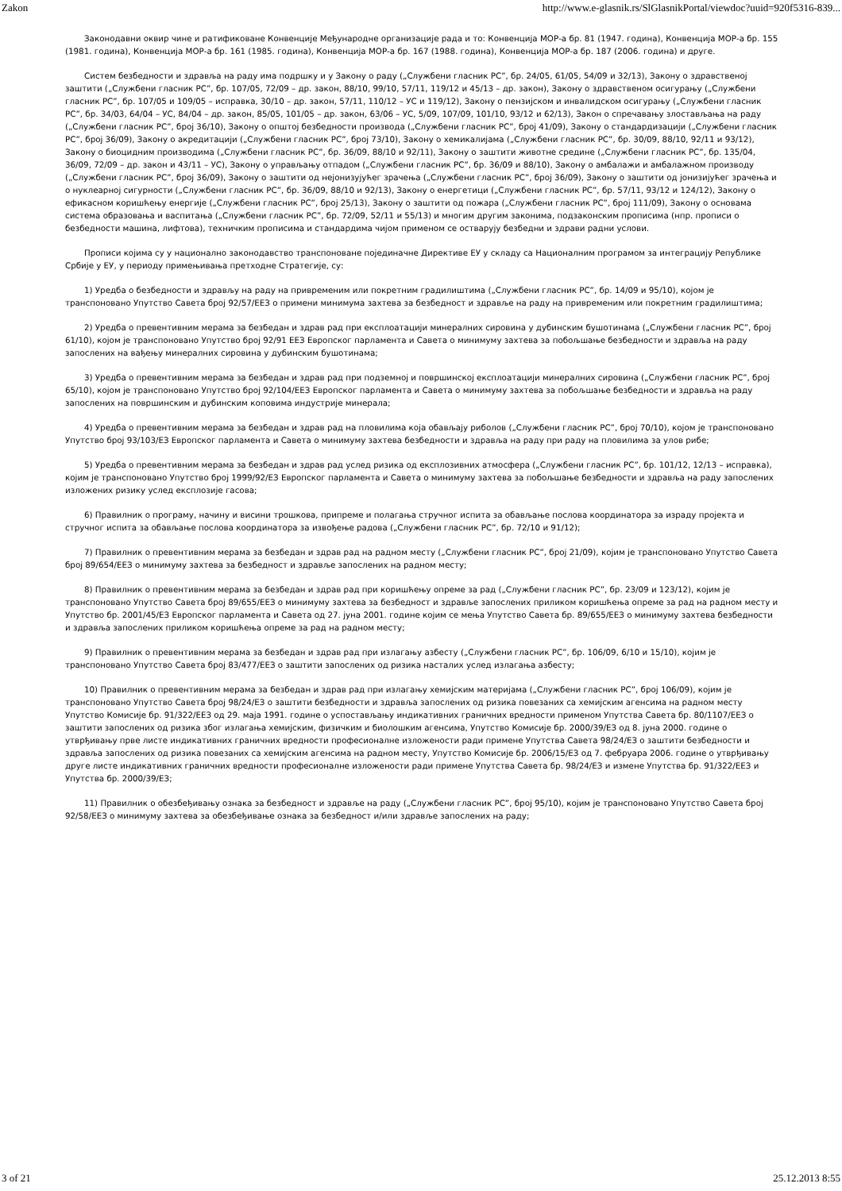Zakon http://www.e-glasnik.rs/SlGlasnikPortal/viewdoc?uuid=920f5316-839...
Законодавни оквир чине и ратификоване Конвенције Међународне организације рада и то: Конвенција МОР-а бр. 81 (1947. година), Конвенција МОР-а бр. 155 (1981. година), Конвенција МОР-а бр. 161 (1985. година), Конвенција МОР-а бр. 167 (1988. година), Конвенција МОР-а бр. 187 (2006. година) и друге.
Систем безбедности и здравља на раду има подршку и у Закону о раду („Службени гласник РС”, бр. 24/05, 61/05, 54/09 и 32/13), Закону о здравственој заштити („Службени гласник РС”, бр. 107/05, 72/09 – др. закон, 88/10, 99/10, 57/11, 119/12 и 45/13 – др. закон), Закону о здравственом осигурању („Службени гласник РС”, бр. 107/05 и 109/05 – исправка, 30/10 – др. закон, 57/11, 110/12 – УС и 119/12), Закону о пензијском и инвалидском осигурању („Службени гласник РС”, бр. 34/03, 64/04 – УС, 84/04 – др. закон, 85/05, 101/05 – др. закон, 63/06 – УС, 5/09, 107/09, 101/10, 93/12 и 62/13), Закон о спречавању злостављања на раду („Службени гласник РС”, број 36/10), Закону о општој безбедности производа („Службени гласник РС”, број 41/09), Закону о стандардизацији („Службени гласник РС”, број 36/09), Закону о акредитацији („Службени гласник РС”, број 73/10), Закону о хемикалијама („Службени гласник РС”, бр. 30/09, 88/10, 92/11 и 93/12), Закону о биоцидним производима („Службени гласник РС”, бр. 36/09, 88/10 и 92/11), Закону о заштити животне средине („Службени гласник РС”, бр. 135/04, 36/09, 72/09 – др. закон и 43/11 – УС), Закону о управљању отпадом („Службени гласник РС”, бр. 36/09 и 88/10), Закону о амбалажи и амбалажном производу („Службени гласник РС”, број 36/09), Закону о заштити од нејонизујућег зрачења („Службени гласник РС”, број 36/09), Закону о заштити од јонизијућег зрачења и о нуклеарној сигурности („Службени гласник РС”, бр. 36/09, 88/10 и 92/13), Закону о енергетици („Службени гласник РС”, бр. 57/11, 93/12 и 124/12), Закону о ефикасном коришћењу енергије („Службени гласник РС”, број 25/13), Закону о заштити од пожара („Службени гласник РС”, број 111/09), Закону о основама система образовања и васпитања („Службени гласник РС”, бр. 72/09, 52/11 и 55/13) и многим другим законима, подзаконским прописима (нпр. прописи о безбедности машина, лифтова), техничким прописима и стандардима чијом применом се остварују безбедни и здрави радни услови.
Прописи којима су у национално законодавство транспоноване појединачне Директиве ЕУ у складу са Националним програмом за интеграцију Републике Србије у ЕУ, у периоду примењивања претходне Стратегије, су:
1) Уредба о безбедности и здрављу на раду на привременим или покретним градилиштима („Службени гласник РС”, бр. 14/09 и 95/10), којом је транспоновано Упутство Савета број 92/57/ЕЕЗ о примени минимума захтева за безбедност и здравље на раду на привременим или покретним градилиштима;
2) Уредба о превентивним мерама за безбедан и здрав рад при експлоатацији минералних сировина у дубинским бушотинама („Службени гласник РС”, број 61/10), којом је транспоновано Упутство број 92/91 ЕЕЗ Европског парламента и Савета о минимуму захтева за побољшање безбедности и здравља на раду запослених на вађењу минералних сировина у дубинским бушотинама;
3) Уредба о превентивним мерама за безбедан и здрав рад при подземној и површинској експлоатацији минералних сировина („Службени гласник РС”, број 65/10), којом је транспоновано Упутство број 92/104/ЕЕЗ Европског парламента и Савета о минимуму захтева за побољшање безбедности и здравља на раду запослених на површинским и дубинским коповима индустрије минерала;
4) Уредба о превентивним мерама за безбедан и здрав рад на пловилима која обављају риболов („Службени гласник РС”, број 70/10), којом је транспоновано Упутство број 93/103/ЕЗ Европског парламента и Савета о минимуму захтева безбедности и здравља на раду при раду на пловилима за улов рибе;
5) Уредба о превентивним мерама за безбедан и здрав рад услед ризика од експлозивних атмосфера („Службени гласник РС”, бр. 101/12, 12/13 – исправка), којим је транспоновано Упутство број 1999/92/ЕЗ Европског парламента и Савета о минимуму захтева за побољшање безбедности и здравља на раду запослених изложених ризику услед експлозије гасова;
6) Правилник о програму, начину и висини трошкова, припреме и полагања стручног испита за обављање послова координатора за израду пројекта и стручног испита за обављање послова координатора за извођење радова („Службени гласник РС”, бр. 72/10 и 91/12);
7) Правилник о превентивним мерама за безбедан и здрав рад на радном месту („Службени гласник РС”, број 21/09), којим је транспоновано Упутство Савета број 89/654/ЕЕЗ о минимуму захтева за безбедност и здравље запослених на радном месту;
8) Правилник о превентивним мерама за безбедан и здрав рад при коришћењу опреме за рад („Службени гласник РС”, бр. 23/09 и 123/12), којим је транспоновано Упутство Савета број 89/655/ЕЕЗ о минимуму захтева за безбедност и здравље запослених приликом коришћења опреме за рад на радном месту и Упутство бр. 2001/45/ЕЗ Европског парламента и Савета од 27. јуна 2001. године којим се мења Упутство Савета бр. 89/655/ЕЕЗ о минимуму захтева безбедности и здравља запослених приликом коришћења опреме за рад на радном месту;
9) Правилник о превентивним мерама за безбедан и здрав рад при излагању азбесту („Службени гласник РС”, бр. 106/09, 6/10 и 15/10), којим је транспоновано Упутство Савета број 83/477/ЕЕЗ о заштити запослених од ризика насталих услед излагања азбесту;
10) Правилник о превентивним мерама за безбедан и здрав рад при излагању хемијским материјама („Службени гласник РС”, број 106/09), којим је транспоновано Упутство Савета број 98/24/ЕЗ о заштити безбедности и здравља запослених од ризика повезаних са хемијским агенсима на радном месту Упутство Комисије бр. 91/322/ЕЕЗ од 29. маја 1991. године о успостављању индикативних граничних вредности применом Упутства Савета бр. 80/1107/ЕЕЗ о заштити запослених од ризика због излагања хемијским, физичким и биолошким агенсима, Упутство Комисије бр. 2000/39/ЕЗ од 8. јуна 2000. године о утврђивању прве листе индикативних граничних вредности професионалне изложености ради примене Упутства Савета 98/24/ЕЗ о заштити безбедности и здравља запослених од ризика повезаних са хемијским агенсима на радном месту, Упутство Комисије бр. 2006/15/ЕЗ од 7. фебруара 2006. године о утврђивању друге листе индикативних граничних вредности професионалне изложености ради примене Упутства Савета бр. 98/24/ЕЗ и измене Упутства бр. 91/322/ЕЕЗ и Упутства бр. 2000/39/ЕЗ;
11) Правилник о обезбеђивању ознака за безбедност и здравље на раду („Службени гласник РС”, број 95/10), којим је транспоновано Упутство Савета број 92/58/ЕЕЗ о минимуму захтева за обезбеђивање ознака за безбедност и/или здравље запослених на раду;
3 of 21 25.12.2013 8:55